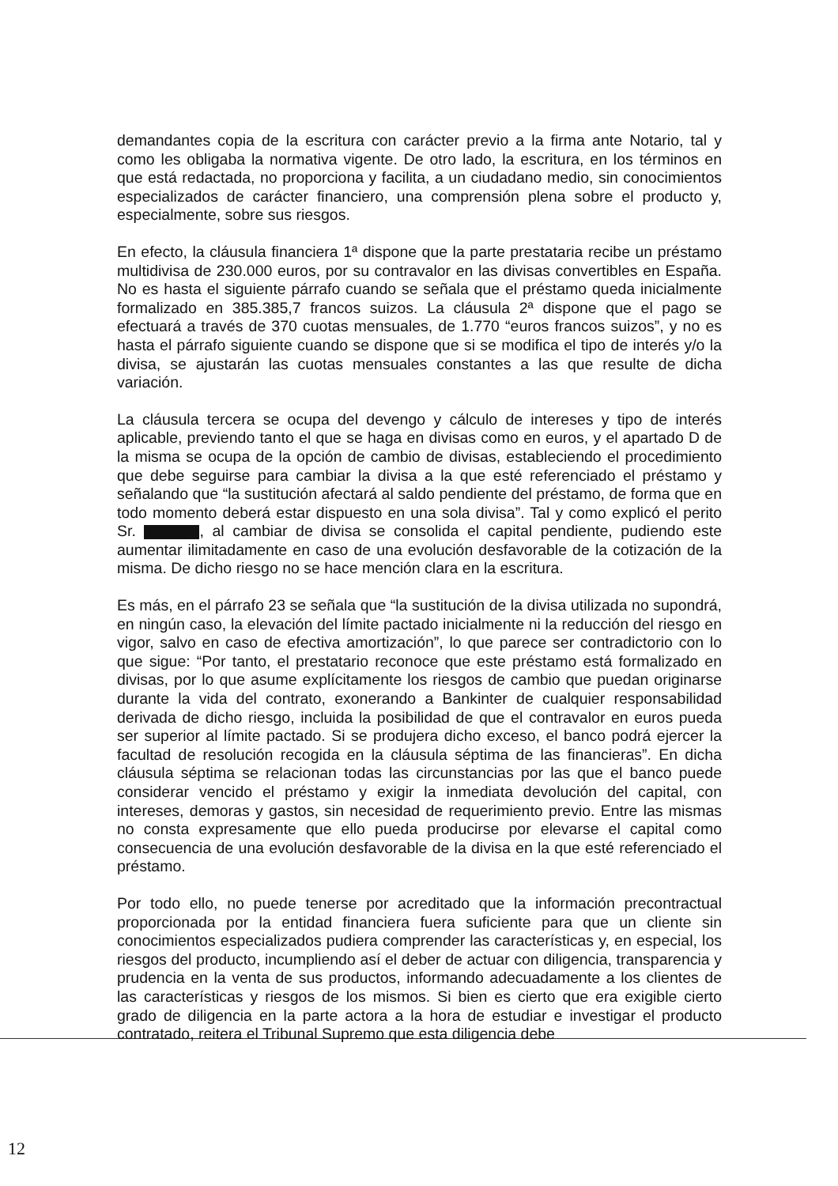demandantes copia de la escritura con carácter previo a la firma ante Notario, tal y como les obligaba la normativa vigente. De otro lado, la escritura, en los términos en que está redactada, no proporciona y facilita, a un ciudadano medio, sin conocimientos especializados de carácter financiero, una comprensión plena sobre el producto y, especialmente, sobre sus riesgos.
En efecto, la cláusula financiera 1ª dispone que la parte prestataria recibe un préstamo multidivisa de 230.000 euros, por su contravalor en las divisas convertibles en España. No es hasta el siguiente párrafo cuando se señala que el préstamo queda inicialmente formalizado en 385.385,7 francos suizos. La cláusula 2ª dispone que el pago se efectuará a través de 370 cuotas mensuales, de 1.770 “euros francos suizos”, y no es hasta el párrafo siguiente cuando se dispone que si se modifica el tipo de interés y/o la divisa, se ajustarán las cuotas mensuales constantes a las que resulte de dicha variación.
La cláusula tercera se ocupa del devengo y cálculo de intereses y tipo de interés aplicable, previendo tanto el que se haga en divisas como en euros, y el apartado D de la misma se ocupa de la opción de cambio de divisas, estableciendo el procedimiento que debe seguirse para cambiar la divisa a la que esté referenciado el préstamo y señalando que “la sustitución afectará al saldo pendiente del préstamo, de forma que en todo momento deberá estar dispuesto en una sola divisa”. Tal y como explicó el perito Sr. , al cambiar de divisa se consolida el capital pendiente, pudiendo este aumentar ilimitadamente en caso de una evolución desfavorable de la cotización de la misma. De dicho riesgo no se hace mención clara en la escritura.
Es más, en el párrafo 23 se señala que “la sustitución de la divisa utilizada no supondrá, en ningún caso, la elevación del límite pactado inicialmente ni la reducción del riesgo en vigor, salvo en caso de efectiva amortización”, lo que parece ser contradictorio con lo que sigue: “Por tanto, el prestatario reconoce que este préstamo está formalizado en divisas, por lo que asume explícitamente los riesgos de cambio que puedan originarse durante la vida del contrato, exonerando a Bankinter de cualquier responsabilidad derivada de dicho riesgo, incluida la posibilidad de que el contravalor en euros pueda ser superior al límite pactado. Si se produjera dicho exceso, el banco podrá ejercer la facultad de resolución recogida en la cláusula séptima de las financieras”. En dicha cláusula séptima se relacionan todas las circunstancias por las que el banco puede considerar vencido el préstamo y exigir la inmediata devolución del capital, con intereses, demoras y gastos, sin necesidad de requerimiento previo. Entre las mismas no consta expresamente que ello pueda producirse por elevarse el capital como consecuencia de una evolución desfavorable de la divisa en la que esté referenciado el préstamo.
Por todo ello, no puede tenerse por acreditado que la información precontractual proporcionada por la entidad financiera fuera suficiente para que un cliente sin conocimientos especializados pudiera comprender las características y, en especial, los riesgos del producto, incumpliendo así el deber de actuar con diligencia, transparencia y prudencia en la venta de sus productos, informando adecuadamente a los clientes de las características y riesgos de los mismos. Si bien es cierto que era exigible cierto grado de diligencia en la parte actora a la hora de estudiar e investigar el producto contratado, reitera el Tribunal Supremo que esta diligencia debe
12